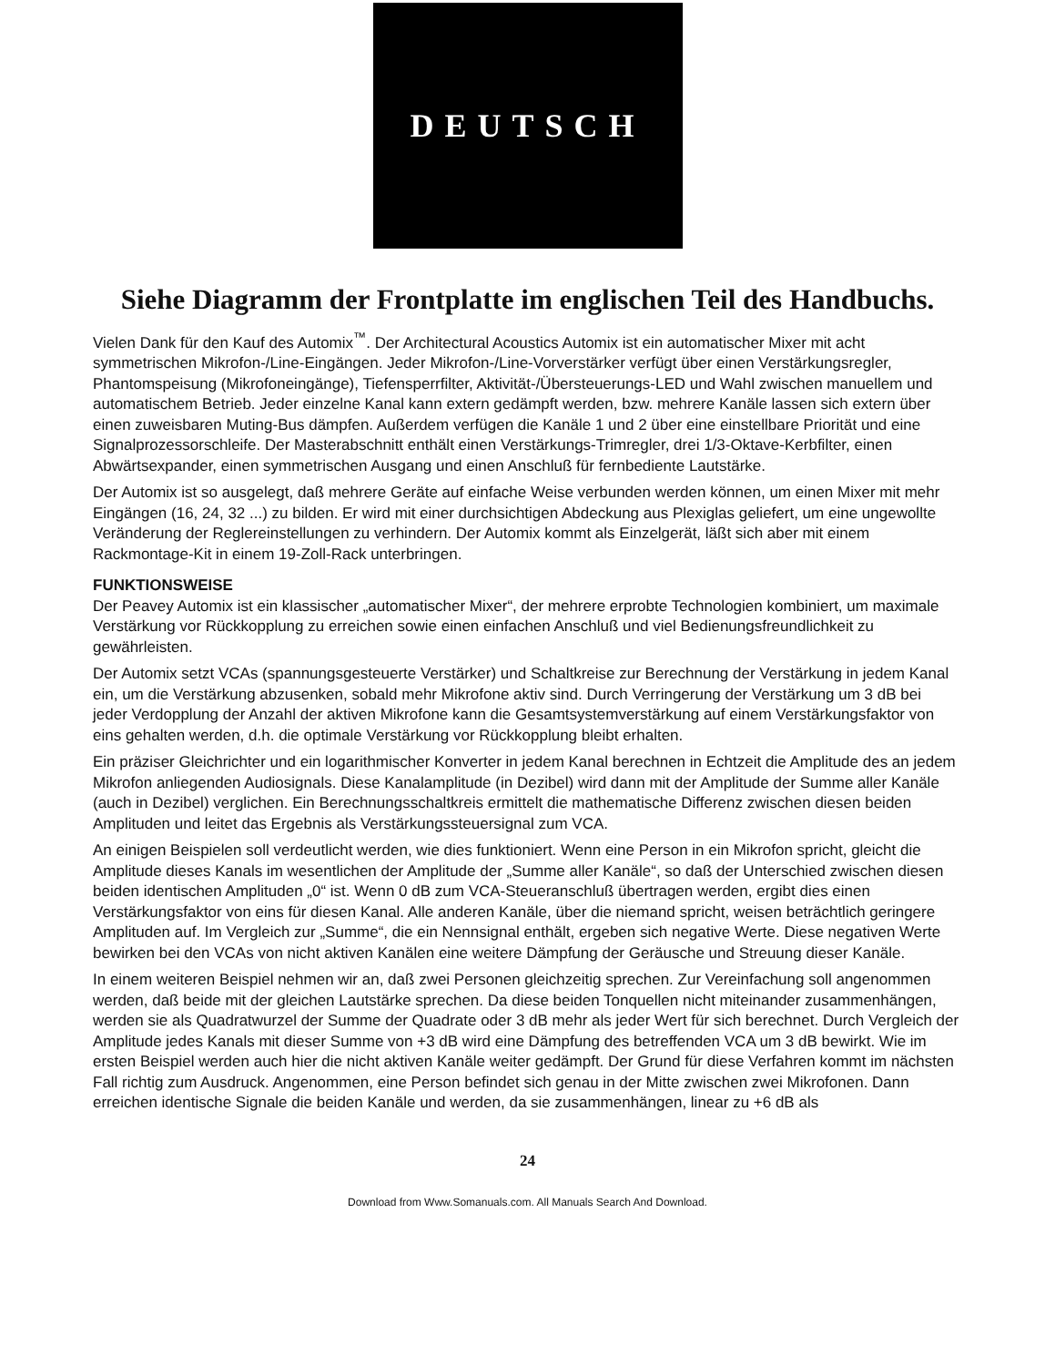DEUTSCH
Siehe Diagramm der Frontplatte im englischen Teil des Handbuchs.
Vielen Dank für den Kauf des Automix<sup>™</sup>. Der Architectural Acoustics Automix ist ein automatischer Mixer mit acht symmetrischen Mikrofon-/Line-Eingängen. Jeder Mikrofon-/Line-Vorverstärker verfügt über einen Verstärkungsregler, Phantomspeisung (Mikrofoneingänge), Tiefensperrfilter, Aktivität-/Übersteuerungs-LED und Wahl zwischen manuellem und automatischem Betrieb. Jeder einzelne Kanal kann extern gedämpft werden, bzw. mehrere Kanäle lassen sich extern über einen zuweisbaren Muting-Bus dämpfen. Außerdem verfügen die Kanäle 1 und 2 über eine einstellbare Priorität und eine Signalprozessorschleife. Der Masterabschnitt enthält einen Verstärkungs-Trimregler, drei 1/3-Oktave-Kerbfilter, einen Abwärtsexpander, einen symmetrischen Ausgang und einen Anschluß für fernbediente Lautstärke.
Der Automix ist so ausgelegt, daß mehrere Geräte auf einfache Weise verbunden werden können, um einen Mixer mit mehr Eingängen (16, 24, 32 ...) zu bilden. Er wird mit einer durchsichtigen Abdeckung aus Plexiglas geliefert, um eine ungewollte Veränderung der Reglereinstellungen zu verhindern. Der Automix kommt als Einzelgerät, läßt sich aber mit einem Rackmontage-Kit in einem 19-Zoll-Rack unterbringen.
FUNKTIONSWEISE
Der Peavey Automix ist ein klassischer „automatischer Mixer“, der mehrere erprobte Technologien kombiniert, um maximale Verstärkung vor Rückkopplung zu erreichen sowie einen einfachen Anschluß und viel Bedienungsfreundlichkeit zu gewährleisten.
Der Automix setzt VCAs (spannungsgesteuerte Verstärker) und Schaltkreise zur Berechnung der Verstärkung in jedem Kanal ein, um die Verstärkung abzusenken, sobald mehr Mikrofone aktiv sind. Durch Verringerung der Verstärkung um 3 dB bei jeder Verdopplung der Anzahl der aktiven Mikrofone kann die Gesamtsystemverstärkung auf einem Verstärkungsfaktor von eins gehalten werden, d.h. die optimale Verstärkung vor Rückkopplung bleibt erhalten.
Ein präziser Gleichrichter und ein logarithmischer Konverter in jedem Kanal berechnen in Echtzeit die Amplitude des an jedem Mikrofon anliegenden Audiosignals. Diese Kanalamplitude (in Dezibel) wird dann mit der Amplitude der Summe aller Kanäle (auch in Dezibel) verglichen. Ein Berechnungsschaltkreis ermittelt die mathematische Differenz zwischen diesen beiden Amplituden und leitet das Ergebnis als Verstärkungssteuersignal zum VCA.
An einigen Beispielen soll verdeutlicht werden, wie dies funktioniert. Wenn eine Person in ein Mikrofon spricht, gleicht die Amplitude dieses Kanals im wesentlichen der Amplitude der „Summe aller Kanäle“, so daß der Unterschied zwischen diesen beiden identischen Amplituden „0“ ist. Wenn 0 dB zum VCA-Steueranschluß übertragen werden, ergibt dies einen Verstärkungsfaktor von eins für diesen Kanal. Alle anderen Kanäle, über die niemand spricht, weisen beträchtlich geringere Amplituden auf. Im Vergleich zur „Summe“, die ein Nennsignal enthält, ergeben sich negative Werte. Diese negativen Werte bewirken bei den VCAs von nicht aktiven Kanälen eine weitere Dämpfung der Geräusche und Streuung dieser Kanäle.
In einem weiteren Beispiel nehmen wir an, daß zwei Personen gleichzeitig sprechen. Zur Vereinfachung soll angenommen werden, daß beide mit der gleichen Lautstärke sprechen. Da diese beiden Tonquellen nicht miteinander zusammenhängen, werden sie als Quadratwurzel der Summe der Quadrate oder 3 dB mehr als jeder Wert für sich berechnet. Durch Vergleich der Amplitude jedes Kanals mit dieser Summe von +3 dB wird eine Dämpfung des betreffenden VCA um 3 dB bewirkt. Wie im ersten Beispiel werden auch hier die nicht aktiven Kanäle weiter gedämpft. Der Grund für diese Verfahren kommt im nächsten Fall richtig zum Ausdruck. Angenommen, eine Person befindet sich genau in der Mitte zwischen zwei Mikrofonen. Dann erreichen identische Signale die beiden Kanäle und werden, da sie zusammenhängen, linear zu +6 dB als
24
Download from Www.Somanuals.com. All Manuals Search And Download.